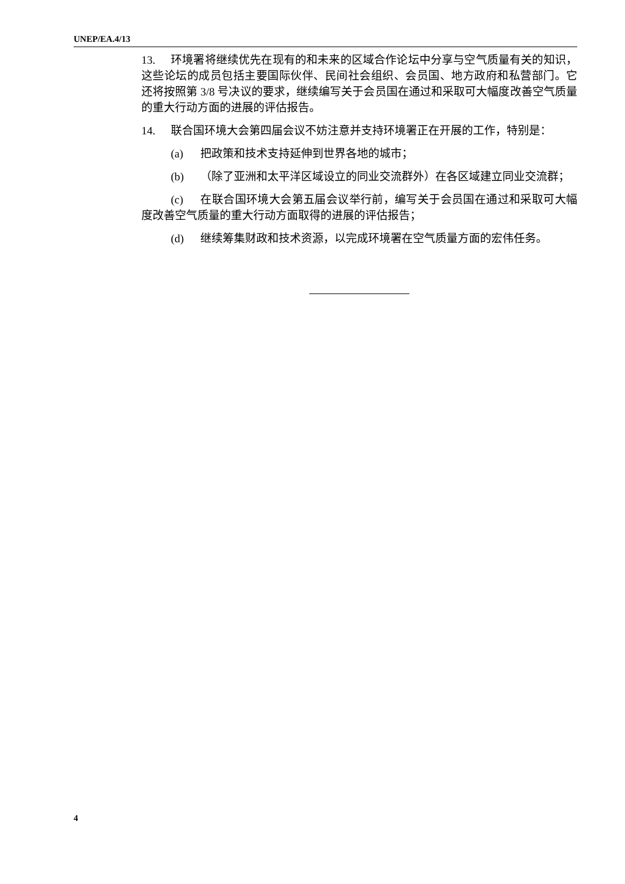UNEP/EA.4/13
13. 环境署将继续优先在现有的和未来的区域合作论坛中分享与空气质量有关的知识，这些论坛的成员包括主要国际伙伴、民间社会组织、会员国、地方政府和私营部门。它还将按照第 3/8 号决议的要求，继续编写关于会员国在通过和采取可大幅度改善空气质量的重大行动方面的进展的评估报告。
14. 联合国环境大会第四届会议不妨注意并支持环境署正在开展的工作，特别是：
(a) 把政策和技术支持延伸到世界各地的城市；
(b) （除了亚洲和太平洋区域设立的同业交流群外）在各区域建立同业交流群；
(c) 在联合国环境大会第五届会议举行前，编写关于会员国在通过和采取可大幅度改善空气质量的重大行动方面取得的进展的评估报告；
(d) 继续筹集财政和技术资源，以完成环境署在空气质量方面的宏伟任务。
4